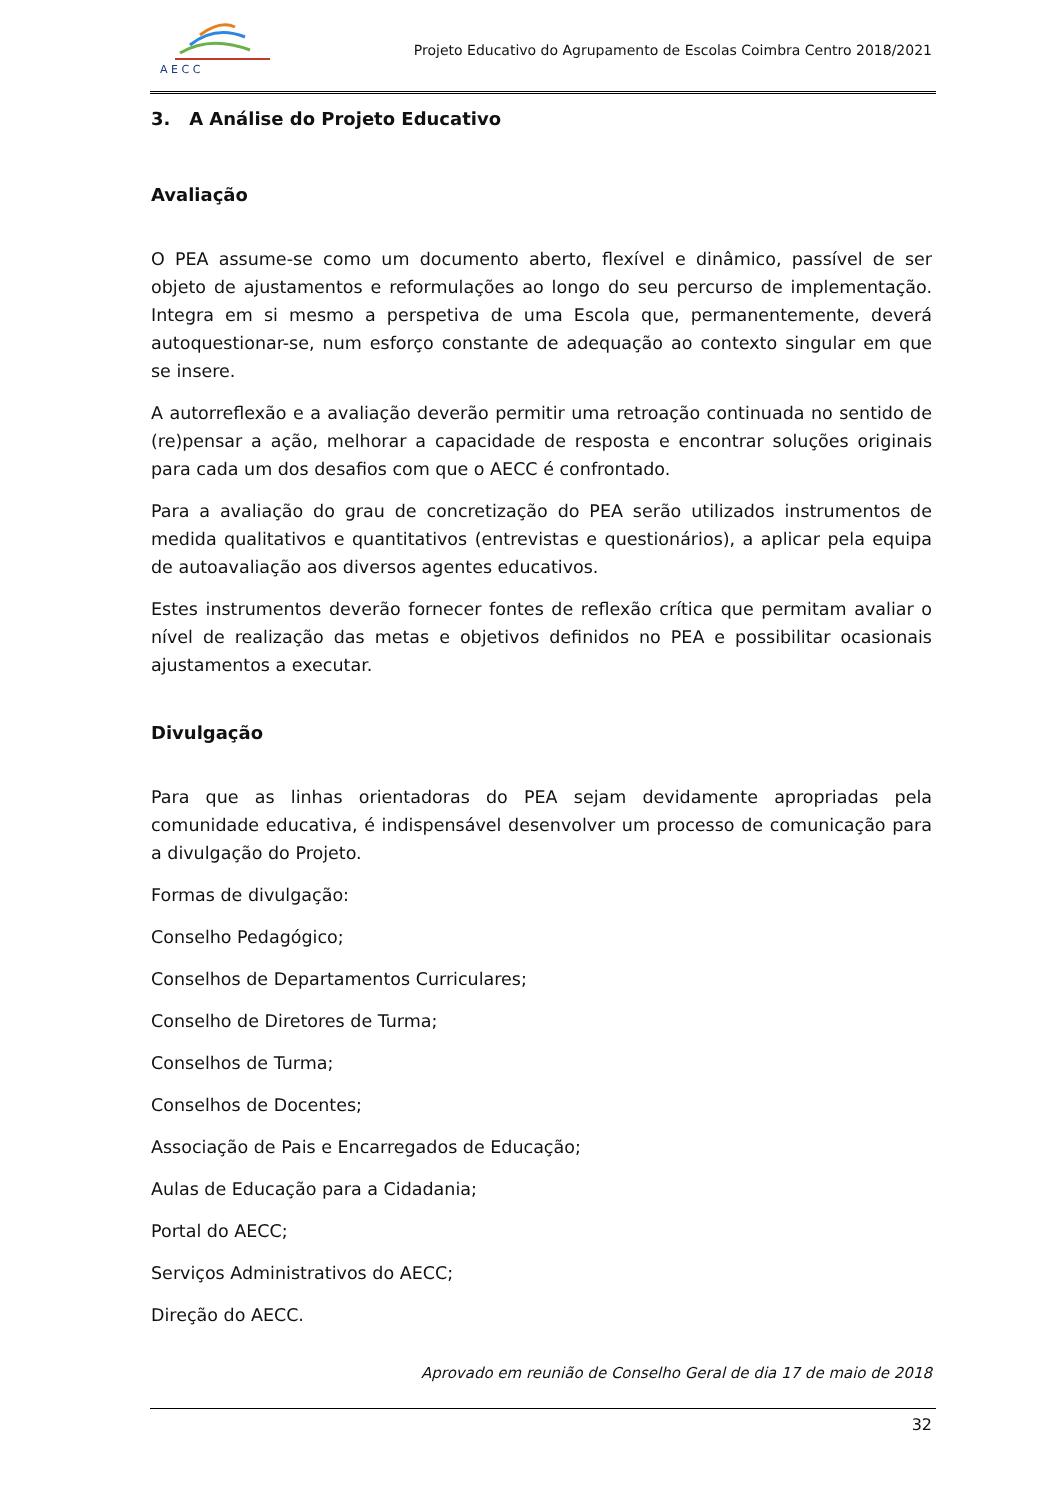A E C C
Projeto Educativo do Agrupamento de Escolas Coimbra Centro 2018/2021
3. A Análise do Projeto Educativo
Avaliação
O PEA assume-se como um documento aberto, flexível e dinâmico, passível de ser objeto de ajustamentos e reformulações ao longo do seu percurso de implementação. Integra em si mesmo a perspetiva de uma Escola que, permanentemente, deverá autoquestionar-se, num esforço constante de adequação ao contexto singular em que se insere.
A autorreflexão e a avaliação deverão permitir uma retroação continuada no sentido de (re)pensar a ação, melhorar a capacidade de resposta e encontrar soluções originais para cada um dos desafios com que o AECC é confrontado.
Para a avaliação do grau de concretização do PEA serão utilizados instrumentos de medida qualitativos e quantitativos (entrevistas e questionários), a aplicar pela equipa de autoavaliação aos diversos agentes educativos.
Estes instrumentos deverão fornecer fontes de reflexão crítica que permitam avaliar o nível de realização das metas e objetivos definidos no PEA e possibilitar ocasionais ajustamentos a executar.
Divulgação
Para que as linhas orientadoras do PEA sejam devidamente apropriadas pela comunidade educativa, é indispensável desenvolver um processo de comunicação para a divulgação do Projeto.
Formas de divulgação:
Conselho Pedagógico;
Conselhos de Departamentos Curriculares;
Conselho de Diretores de Turma;
Conselhos de Turma;
Conselhos de Docentes;
Associação de Pais e Encarregados de Educação;
Aulas de Educação para a Cidadania;
Portal do AECC;
Serviços Administrativos do AECC;
Direção do AECC.
Aprovado em reunião de Conselho Geral de dia 17 de maio de 2018
32